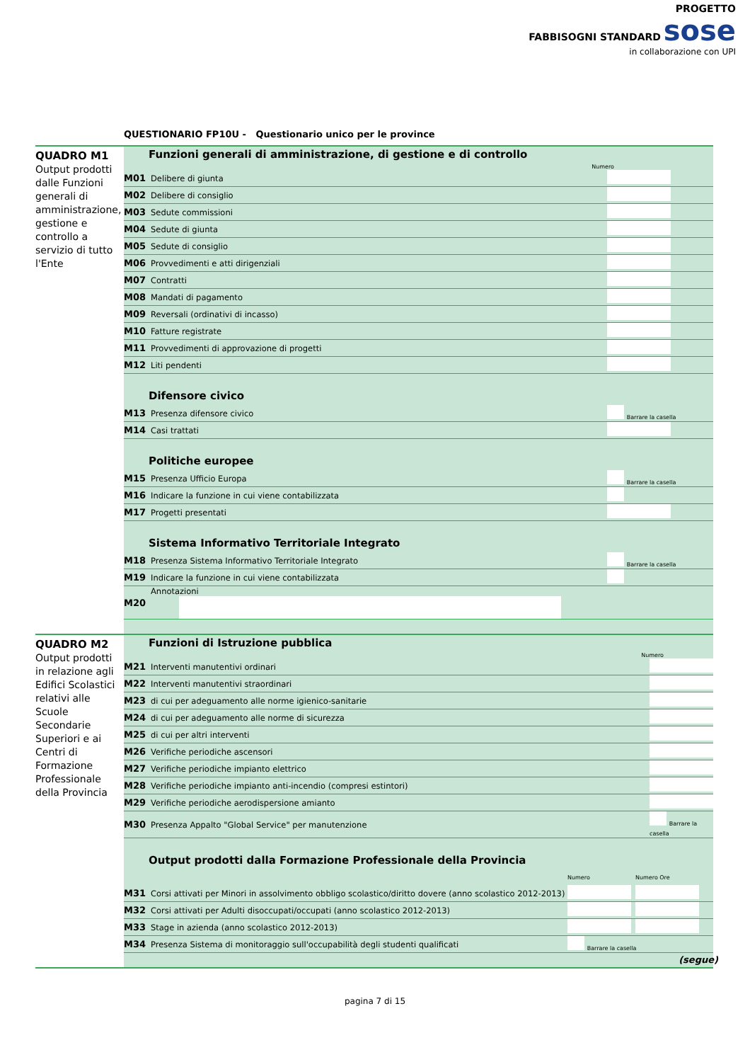PROGETTO
FABBISOGNI STANDARD sose
in collaborazione con UPI
QUESTIONARIO FP10U - Questionario unico per le province
QUADRO M1
Output prodotti dalle Funzioni generali di amministrazione, gestione e controllo a servizio di tutto l'Ente
Funzioni generali di amministrazione, di gestione e di controllo
Numero
| M01 | Delibere di giunta | |
| M02 | Delibere di consiglio | |
| M03 | Sedute commissioni | |
| M04 | Sedute di giunta | |
| M05 | Sedute di consiglio | |
| M06 | Provvedimenti e atti dirigenziali | |
| M07 | Contratti | |
| M08 | Mandati di pagamento | |
| M09 | Reversali (ordinativi di incasso) | |
| M10 | Fatture registrate | |
| M11 | Provvedimenti di approvazione di progetti | |
| M12 | Liti pendenti | |
Difensore civico
| M13 | Presenza difensore civico | Barrare la casella |
| M14 | Casi trattati | |
Politiche europee
| M15 | Presenza Ufficio Europa | Barrare la casella |
| M16 | Indicare la funzione in cui viene contabilizzata | |
| M17 | Progetti presentati | |
Sistema Informativo Territoriale Integrato
| M18 | Presenza Sistema Informativo Territoriale Integrato | Barrare la casella |
| M19 | Indicare la funzione in cui viene contabilizzata | |
| M20 | Annotazioni | |
QUADRO M2
Output prodotti in relazione agli Edifici Scolastici relativi alle Scuole Secondarie Superiori e ai Centri di Formazione Professionale della Provincia
Funzioni di Istruzione pubblica
Numero
| M21 | Interventi manutentivi ordinari | |
| M22 | Interventi manutentivi straordinari | |
| M23 | di cui per adeguamento alle norme igienico-sanitarie | |
| M24 | di cui per adeguamento alle norme di sicurezza | |
| M25 | di cui per altri interventi | |
| M26 | Verifiche periodiche ascensori | |
| M27 | Verifiche periodiche impianto elettrico | |
| M28 | Verifiche periodiche impianto anti-incendio (compresi estintori) | |
| M29 | Verifiche periodiche aerodispersione amianto | |
| M30 | Presenza Appalto "Global Service" per manutenzione | Barrare la casella |
Output prodotti dalla Formazione Professionale della Provincia
| | | Numero | Numero Ore |
| M31 | Corsi attivati per Minori in assolvimento obbligo scolastico/diritto dovere (anno scolastico 2012-2013) | | |
| M32 | Corsi attivati per Adulti disoccupati/occupati (anno scolastico 2012-2013) | | |
| M33 | Stage in azienda (anno scolastico 2012-2013) | | |
| M34 | Presenza Sistema di monitoraggio sull'occupabilità degli studenti qualificati | Barrare la casella | |
(segue)
pagina 7 di 15